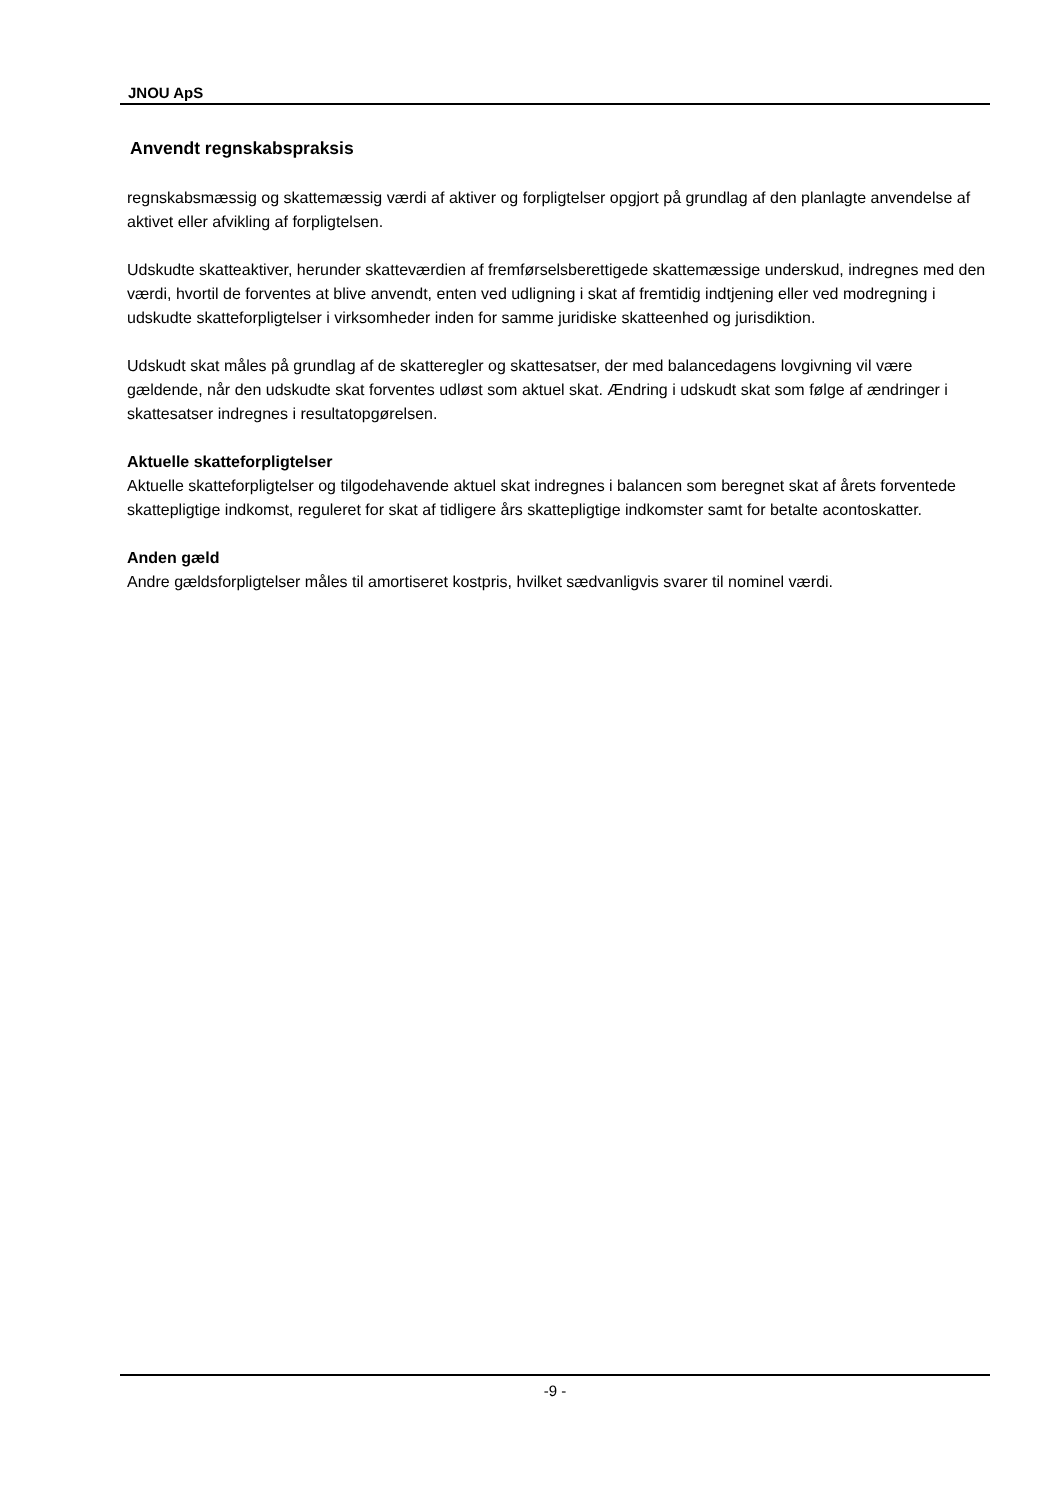JNOU ApS
Anvendt regnskabspraksis
regnskabsmæssig og skattemæssig værdi af aktiver og forpligtelser opgjort på grundlag af den planlagte anvendelse af aktivet eller afvikling af forpligtelsen.
Udskudte skatteaktiver, herunder skatteværdien af fremførselsberettigede skattemæssige underskud, indregnes med den værdi, hvortil de forventes at blive anvendt, enten ved udligning i skat af fremtidig indtjening eller ved modregning i udskudte skatteforpligtelser i virksomheder inden for samme juridiske skatteenhed og jurisdiktion.
Udskudt skat måles på grundlag af de skatteregler og skattesatser, der med balancedagens lovgivning vil være gældende, når den udskudte skat forventes udløst som aktuel skat. Ændring i udskudt skat som følge af ændringer i skattesatser indregnes i resultatopgørelsen.
Aktuelle skatteforpligtelser
Aktuelle skatteforpligtelser og tilgodehavende aktuel skat indregnes i balancen som beregnet skat af årets forventede skattepligtige indkomst, reguleret for skat af tidligere års skattepligtige indkomster samt for betalte acontoskatter.
Anden gæld
Andre gældsforpligtelser måles til amortiseret kostpris, hvilket sædvanligvis svarer til nominel værdi.
-9 -